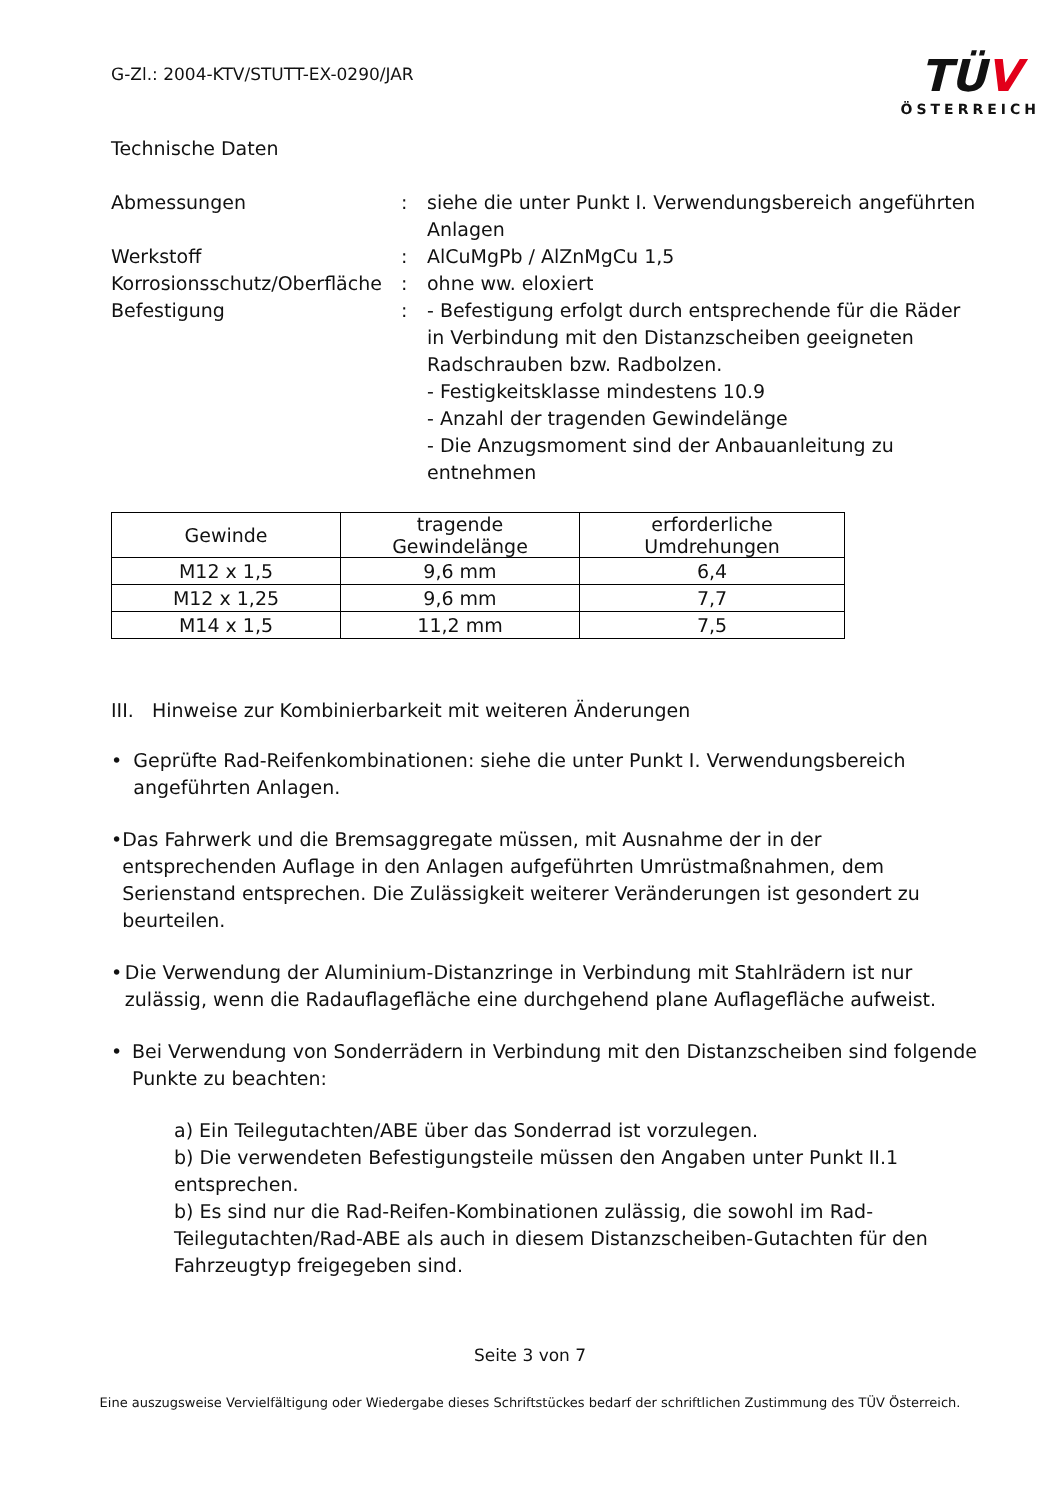G-Zl.: 2004-KTV/STUTT-EX-0290/JAR
TÜV
ÖSTERREICH
Technische Daten
Abmessungen
:
siehe die unter Punkt I. Verwendungsbereich angeführten Anlagen
Werkstoff
:
AlCuMgPb / AlZnMgCu 1,5
Korrosionsschutz/Oberfläche
:
ohne ww. eloxiert
Befestigung
:
- Befestigung erfolgt durch entsprechende für die Räder in Verbindung mit den Distanzscheiben geeigneten Radschrauben bzw. Radbolzen.
- Festigkeitsklasse mindestens 10.9
- Anzahl der tragenden Gewindelänge
- Die Anzugsmoment sind der Anbauanleitung zu entnehmen
| Gewinde | tragende Gewindelänge | erforderliche Umdrehungen |
| --- | --- | --- |
| M12 x 1,5 | 9,6 mm | 6,4 |
| M12 x 1,25 | 9,6 mm | 7,7 |
| M14 x 1,5 | 11,2 mm | 7,5 |
III. Hinweise zur Kombinierbarkeit mit weiteren Änderungen
• Geprüfte Rad-Reifenkombinationen: siehe die unter Punkt I. Verwendungsbereich angeführten Anlagen.
• Das Fahrwerk und die Bremsaggregate müssen, mit Ausnahme der in der entsprechenden Auflage in den Anlagen aufgeführten Umrüstmaßnahmen, dem Serienstand entsprechen. Die Zulässigkeit weiterer Veränderungen ist gesondert zu beurteilen.
• Die Verwendung der Aluminium-Distanzringe in Verbindung mit Stahlrädern ist nur zulässig, wenn die Radauflagefläche eine durchgehend plane Auflagefläche aufweist.
• Bei Verwendung von Sonderrädern in Verbindung mit den Distanzscheiben sind folgende Punkte zu beachten:
a) Ein Teilegutachten/ABE über das Sonderrad ist vorzulegen.
b) Die verwendeten Befestigungsteile müssen den Angaben unter Punkt II.1 entsprechen.
b) Es sind nur die Rad-Reifen-Kombinationen zulässig, die sowohl im Rad-Teilegutachten/Rad-ABE als auch in diesem Distanzscheiben-Gutachten für den Fahrzeugtyp freigegeben sind.
Seite 3 von 7
Eine auszugsweise Vervielfältigung oder Wiedergabe dieses Schriftstückes bedarf der schriftlichen Zustimmung des TÜV Österreich.